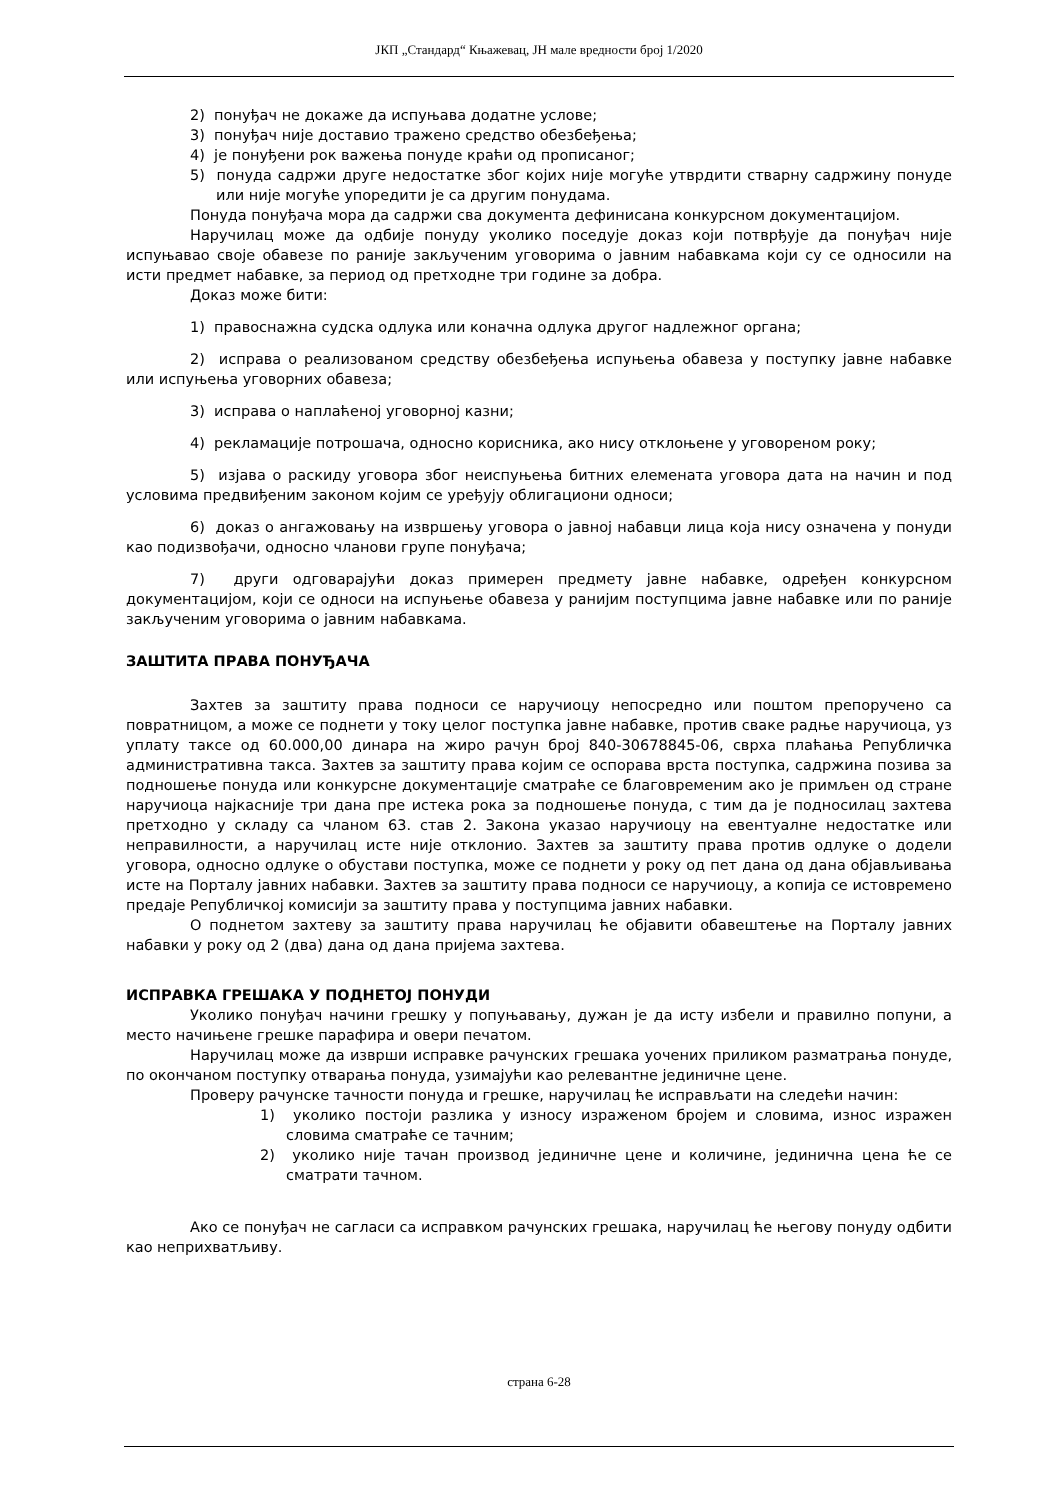ЈКП „Стандард“ Књажевац, ЈН мале вредности број 1/2020
2) понуђач не докаже да испуњава додатне услове;
3) понуђач није доставио тражено средство обезбеђења;
4) је понуђени рок важења понуде краћи од прописаног;
5) понуда садржи друге недостатке због којих није могуће утврдити стварну садржину понуде или није могуће упоредити је са другим понудама.
Понуда понуђача мора да садржи сва документа дефинисана конкурсном документацијом.
Наручилац може да одбије понуду уколико поседује доказ који потврђује да понуђач није испуњавао своје обавезе по раније закљученим уговорима о јавним набавкама који су се односили на исти предмет набавке, за период од претходне три године за добра.
Доказ може бити:
1) правоснажна судска одлука или коначна одлука другог надлежног органа;
2) исправа о реализованом средству обезбеђења испуњења обавеза у поступку јавне набавке или испуњења уговорних обавеза;
3) исправа о наплаћеној уговорној казни;
4) рекламације потрошача, односно корисника, ако нису отклоњене у уговореном року;
5) изјава о раскиду уговора због неиспуњења битних елемената уговора дата на начин и под условима предвиђеним законом којим се уређују облигациони односи;
6) доказ о ангажовању на извршењу уговора о јавној набавци лица која нису означена у понуди као подизвођачи, односно чланови групе понуђача;
7) други одговарајући доказ примерен предмету јавне набавке, одређен конкурсном документацијом, који се односи на испуњење обавеза у ранијим поступцима јавне набавке или по раније закљученим уговорима о јавним набавкама.
ЗАШТИТА ПРАВА ПОНУЂАЧА
Захтев за заштиту права подноси се наручиоцу непосредно или поштом препоручено са повратницом, а може се поднети у току целог поступка јавне набавке, против сваке радње наручиоца, уз уплату таксе од 60.000,00 динара на жиро рачун број 840-30678845-06, сврха плаћања Републичка административна такса. Захтев за заштиту права којим се оспорава врста поступка, садржина позива за подношење понуда или конкурсне документације сматраће се благовременим ако је примљен од стране наручиоца најкасније три дана пре истека рока за подношење понуда, с тим да је подносилац захтева претходно у складу са чланом 63. став 2. Закона указао наручиоцу на евентуалне недостатке или неправилности, а наручилац исте није отклонио. Захтев за заштиту права против одлуке о додели уговора, односно одлуке о обустави поступка, може се поднети у року од пет дана од дана објављивања исте на Порталу јавних набавки. Захтев за заштиту права подноси се наручиоцу, а копија се истовремено предаје Републичкој комисији за заштиту права у поступцима јавних набавки.
О поднетом захтеву за заштиту права наручилац ће објавити обавештење на Порталу јавних набавки у року од 2 (два) дана од дана пријема захтева.
ИСПРАВКА ГРЕШАКА У ПОДНЕТОЈ ПОНУДИ
Уколико понуђач начини грешку у попуњавању, дужан је да исту избели и правилно попуни, а место начињене грешке парафира и овери печатом.
Наручилац може да изврши исправке рачунских грешака уочених приликом разматрања понуде, по окончаном поступку отварања понуда, узимајући као релевантне јединичне цене.
Проверу рачунске тачности понуда и грешке, наручилац ће исправљати на следећи начин:
1) уколико постоји разлика у износу израженом бројем и словима, износ изражен словима сматраће се тачним;
2) уколико није тачан производ јединичне цене и количине, јединична цена ће се сматрати тачном.
Ако се понуђач не сагласи са исправком рачунских грешака, наручилац ће његову понуду одбити као неприхватљиву.
страна 6-28